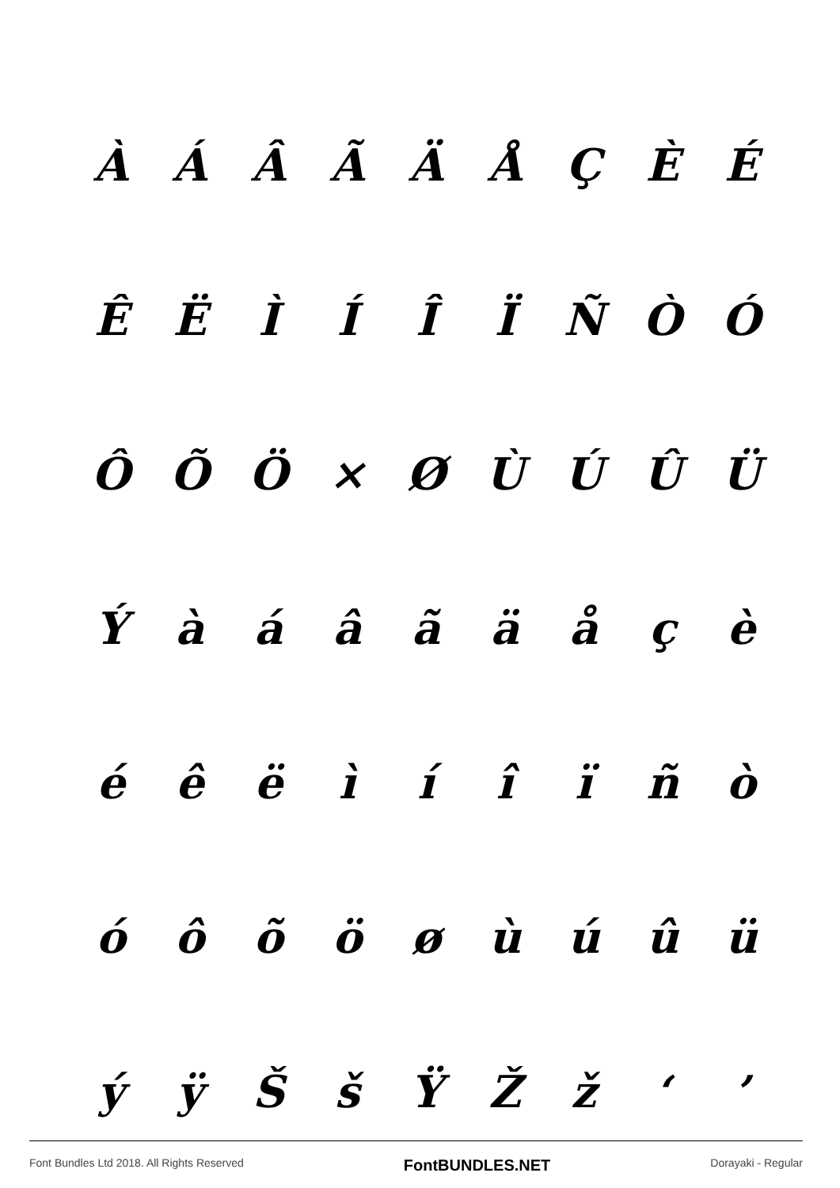À Á Â Ã Ä Å Ç È É
Ê Ë Ì Í Î Ï Ñ Ò Ó
Ô Õ Ö × Ø Ù Ú Û Ü
Ý à á â ã ä å ç è
é ê ë ì í î ï ñ ò
ó ô õ ö ø ù ú û ü
ý ÿ Š š Ÿ Ž ž ‘ ’
Font Bundles Ltd 2018. All Rights Reserved FontBUNDLES.NET Dorayaki - Regular